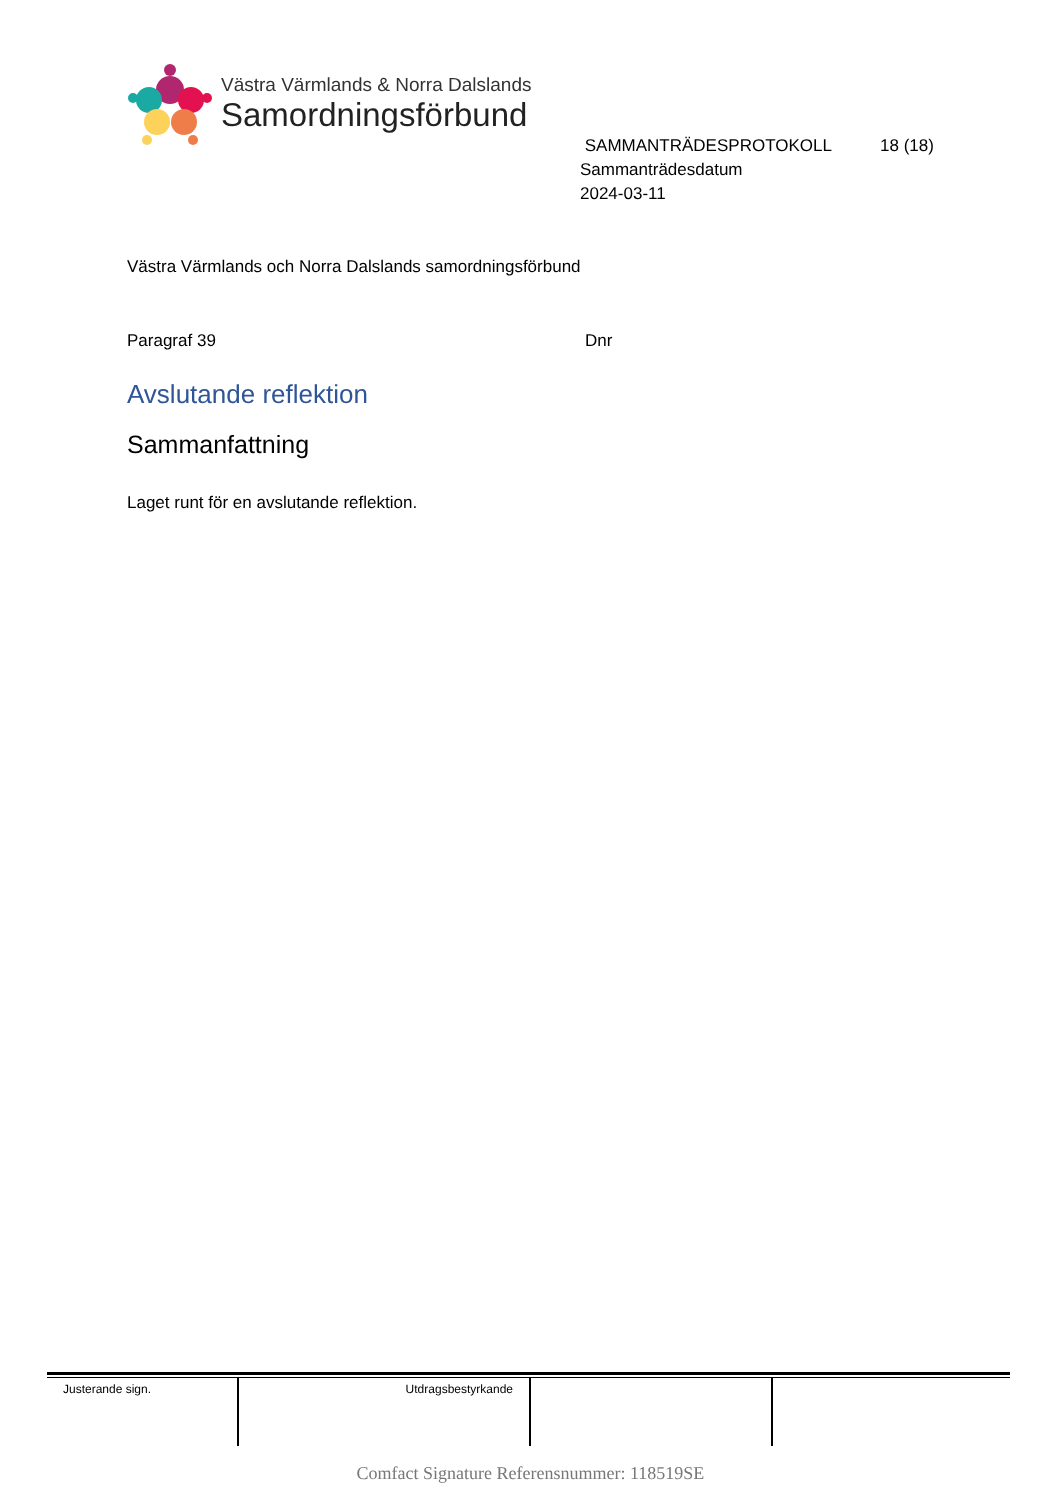Västra Värmlands & Norra Dalslands
Samordningsförbund
SAMMANTRÄDESPROTOKOLL 18 (18)
Sammanträdesdatum
2024-03-11
Västra Värmlands och Norra Dalslands samordningsförbund
Paragraf 39 Dnr
Avslutande reflektion
Sammanfattning
Laget runt för en avslutande reflektion.
| Justerande sign. | Utdragsbestyrkande | | |
Comfact Signature Referensnummer: 118519SE